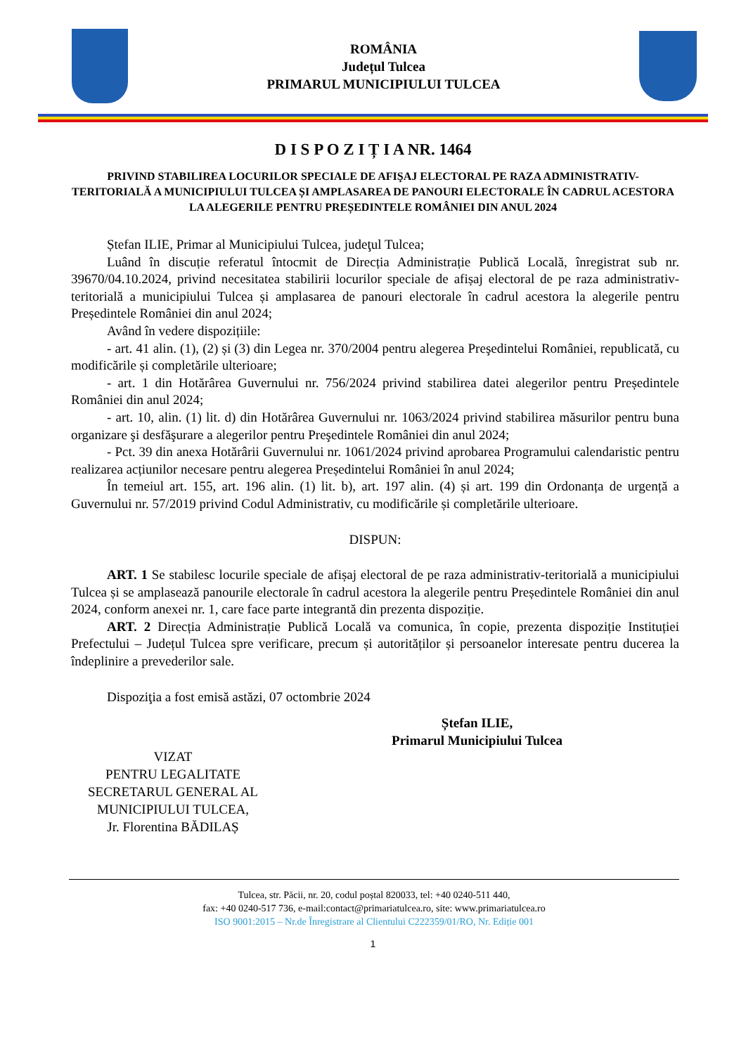ROMÂNIA
Județul Tulcea
PRIMARUL MUNICIPIULUI TULCEA
D I S P O Z I Ț I A NR. 1464
PRIVIND STABILIREA LOCURILOR SPECIALE DE AFIŞAJ ELECTORAL PE RAZA ADMINISTRATIV-TERITORIALĂ A MUNICIPIULUI TULCEA ȘI AMPLASAREA DE PANOURI ELECTORALE ÎN CADRUL ACESTORA LA ALEGERILE PENTRU PREȘEDINTELE ROMÂNIEI DIN ANUL 2024
Ștefan ILIE, Primar al Municipiului Tulcea, judeţul Tulcea;
Luând în discuție referatul întocmit de Direcția Administrație Publică Locală, înregistrat sub nr. 39670/04.10.2024, privind necesitatea stabilirii locurilor speciale de afișaj electoral de pe raza administrativ-teritorială a municipiului Tulcea și amplasarea de panouri electorale în cadrul acestora la alegerile pentru Președintele României din anul 2024;
Având în vedere dispozițiile:
- art. 41 alin. (1), (2) și (3) din Legea nr. 370/2004 pentru alegerea Preşedintelui României, republicată, cu modificările și completările ulterioare;
- art. 1 din Hotărârea Guvernului nr. 756/2024 privind stabilirea datei alegerilor pentru Președintele României din anul 2024;
- art. 10, alin. (1) lit. d) din Hotărârea Guvernului nr. 1063/2024 privind stabilirea măsurilor pentru buna organizare şi desfăşurare a alegerilor pentru Preşedintele României din anul 2024;
- Pct. 39 din anexa Hotărârii Guvernului nr. 1061/2024 privind aprobarea Programului calendaristic pentru realizarea acțiunilor necesare pentru alegerea Președintelui României în anul 2024;
În temeiul art. 155, art. 196 alin. (1) lit. b), art. 197 alin. (4) și art. 199 din Ordonanța de urgență a Guvernului nr. 57/2019 privind Codul Administrativ, cu modificările și completările ulterioare.
DISPUN:
ART. 1 Se stabilesc locurile speciale de afișaj electoral de pe raza administrativ-teritorială a municipiului Tulcea și se amplasează panourile electorale în cadrul acestora la alegerile pentru Președintele României din anul 2024, conform anexei nr. 1, care face parte integrantă din prezenta dispoziție.
ART. 2 Direcția Administrație Publică Locală va comunica, în copie, prezenta dispoziție Instituției Prefectului – Județul Tulcea spre verificare, precum și autorităților și persoanelor interesate pentru ducerea la îndeplinire a prevederilor sale.
Dispoziţia a fost emisă astăzi, 07 octombrie 2024
VIZAT
PENTRU LEGALITATE
SECRETARUL GENERAL AL
MUNICIPIULUI TULCEA,
Jr. Florentina BĂDILAȘ
Ștefan ILIE,
Primarul Municipiului Tulcea
Tulcea, str. Păcii, nr. 20, codul poștal 820033, tel: +40 0240-511 440,
fax: +40 0240-517 736, e-mail:contact@primariatulcea.ro, site: www.primariatulcea.ro
ISO 9001:2015 – Nr.de Înregistrare al Clientului C222359/01/RO, Nr. Ediție 001
1